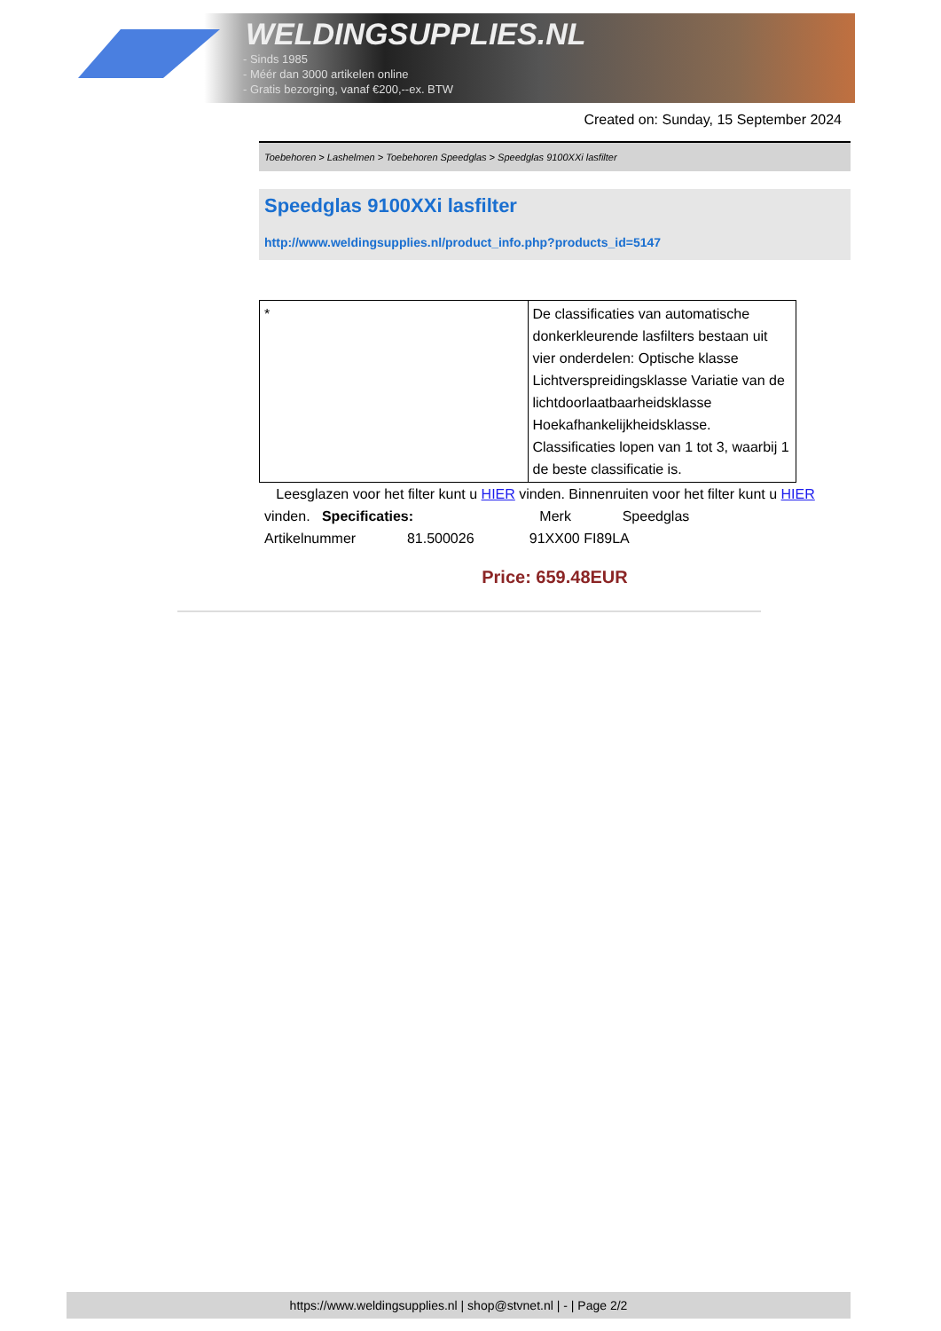WELDINGSUPPLIES.NL
- Sinds 1985
- Méér dan 3000 artikelen online
- Gratis bezorging, vanaf €200,--ex. BTW
Created on: Sunday, 15 September 2024
Toebehoren > Lashelmen > Toebehoren Speedglas > Speedglas 9100XXi lasfilter
Speedglas 9100XXi lasfilter
http://www.weldingsupplies.nl/product_info.php?products_id=5147
| * | De classificaties van automatische donkerkleurende lasfilters bestaan uit vier onderdelen: Optische klasse Lichtverspreidingsklasse Variatie van de lichtdoorlaatbaarheidsklasse Hoekafhankelijkheidsklasse. Classificaties lopen van 1 tot 3, waarbij 1 de beste classificatie is. |
Leesglazen voor het filter kunt u HIER vinden. Binnenruiten voor het filter kunt u HIER vinden. Specificaties: Merk Speedglas
Artikelnummer 81.500026 91XX00 FI89LA
Price: 659.48EUR
https://www.weldingsupplies.nl | shop@stvnet.nl | - | Page 2/2